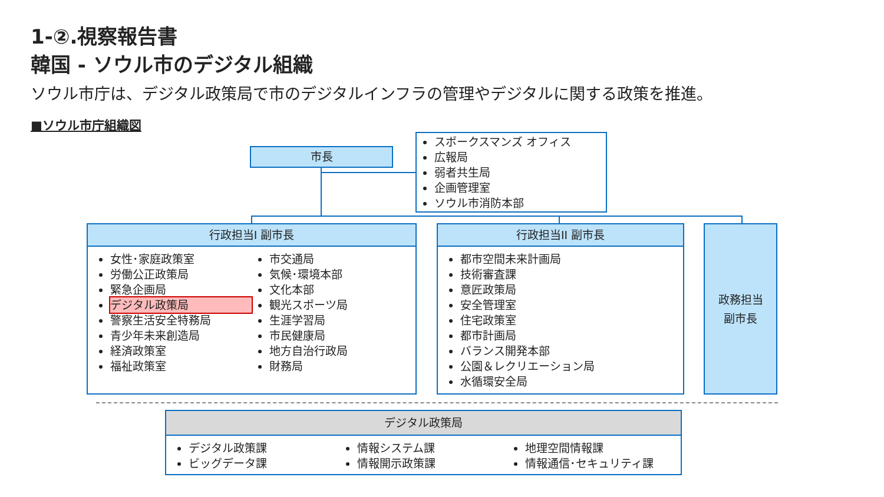1-②.視察報告書
韓国 - ソウル市のデジタル組織
ソウル市庁は、デジタル政策局で市のデジタルインフラの管理やデジタルに関する政策を推進。
■ソウル市庁組織図
市長
スポークスマンズ オフィス
広報局
弱者共生局
企画管理室
ソウル市消防本部
行政担当I 副市長
女性･家庭政策室
労働公正政策局
緊急企画局
デジタル政策局
警察生活安全特務局
青少年未来創造局
経済政策室
福祉政策室
市交通局
気候･環境本部
文化本部
観光スポーツ局
生涯学習局
市民健康局
地方自治行政局
財務局
行政担当II 副市長
都市空間未来計画局
技術審査課
意匠政策局
安全管理室
住宅政策室
都市計画局
バランス開発本部
公園＆レクリエーション局
水循環安全局
政務担当
副市長
デジタル政策局
デジタル政策課
ビッグデータ課
情報システム課
情報開示政策課
地理空間情報課
情報通信･セキュリティ課